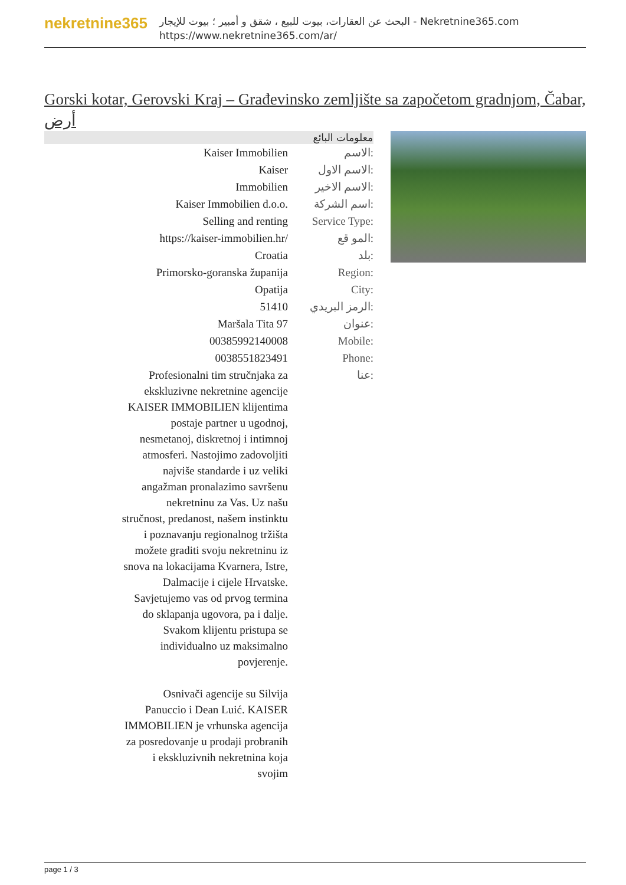nekretnine365
البحث عن العقارات، بيوت للبيع ، شقق و أمبير ؛ بيوت للإيجار - Nekretnine365.com
https://www.nekretnine365.com/ar/
Gorski kotar, Gerovski Kraj – Građevinsko zemljište sa započetom gradnjom, Čabar, أرض
| معلومات البائع | |
| --- | --- |
| Kaiser Immobilien | الاسم: |
| Kaiser | الاسم الاول: |
| Immobilien | الاسم الاخير: |
| Kaiser Immobilien d.o.o. | اسم الشركة: |
| Selling and renting | Service Type: |
| https://kaiser-immobilien.hr/ | المو قع: |
| Croatia | بلد: |
| Primorsko-goranska županija | Region: |
| Opatija | City: |
| 51410 | الرمز البريدي: |
| Maršala Tita 97 | عنوان: |
| 00385992140008 | Mobile: |
| 0038551823491 | Phone: |
| Profesionalni tim stručnjaka za ekskluzivne nekretnine agencije KAISER IMMOBILIEN klijentima postaje partner u ugodnoj, nesmetanoj, diskretnoj i intimnoj atmosferi. Nastojimo zadovoljiti najviše standarde i uz veliki angažman pronalazimo savršenu nekretninu za Vas. Uz našu stručnost, predanost, našem instinktu i poznavanju regionalnog tržišta možete graditi svoju nekretninu iz snova na lokacijama Kvarnera, Istre, Dalmacije i cijele Hrvatske. Savjetujemo vas od prvog termina do sklapanja ugovora, pa i dalje. Svakom klijentu pristupa se individualno uz maksimalno povjerenje. Osnivači agencije su Silvija Panuccio i Dean Luić. KAISER IMMOBILIEN je vrhunska agencija za posredovanje u prodaji probranih i ekskluzivnih nekretnina koja svojim | عنا: |
page 1 / 3